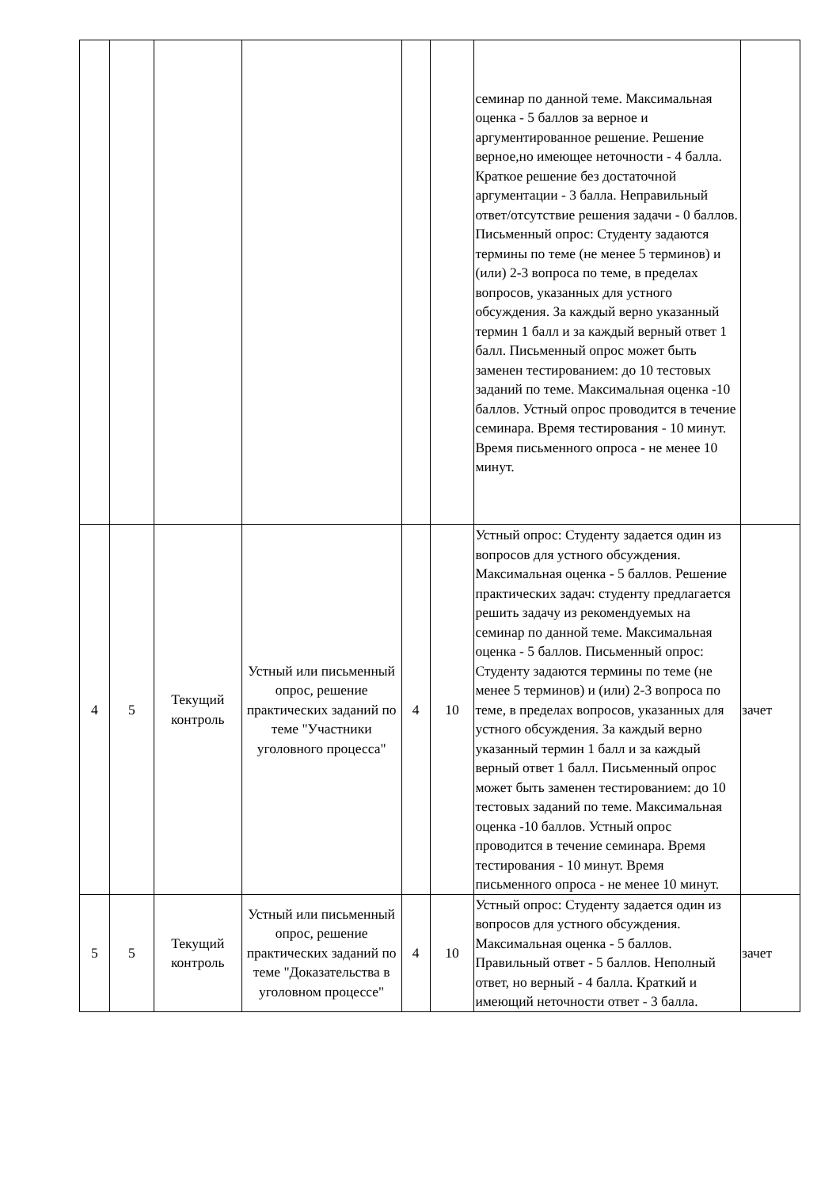| | | | | | | семинар по данной теме. Максимальная оценка - 5 баллов за верное и аргументированное решение. Решение верное,но имеющее неточности - 4 балла. Краткое решение без достаточной аргументации - 3 балла. Неправильный ответ/отсутствие решения задачи - 0 баллов. Письменный опрос: Студенту задаются термины по теме (не менее 5 терминов) и (или) 2-3 вопроса по теме, в пределах вопросов, указанных для устного обсуждения. За каждый верно указанный термин 1 балл и за каждый верный ответ 1 балл. Письменный опрос может быть заменен тестированием: до 10 тестовых заданий по теме. Максимальная оценка -10 баллов. Устный опрос проводится в течение семинара. Время тестирования - 10 минут. Время письменного опроса - не менее 10 минут. | |
| 4 | 5 | Текущий контроль | Устный или письменный опрос, решение практических заданий по теме "Участники уголовного процесса" | 4 | 10 | Устный опрос: Студенту задается один из вопросов для устного обсуждения. Максимальная оценка - 5 баллов. Решение практических задач: студенту предлагается решить задачу из рекомендуемых на семинар по данной теме. Максимальная оценка - 5 баллов. Письменный опрос: Студенту задаются термины по теме (не менее 5 терминов) и (или) 2-3 вопроса по теме, в пределах вопросов, указанных для устного обсуждения. За каждый верно указанный термин 1 балл и за каждый верный ответ 1 балл. Письменный опрос может быть заменен тестированием: до 10 тестовых заданий по теме. Максимальная оценка -10 баллов. Устный опрос проводится в течение семинара. Время тестирования - 10 минут. Время письменного опроса - не менее 10 минут. | зачет |
| 5 | 5 | Текущий контроль | Устный или письменный опрос, решение практических заданий по теме "Доказательства в уголовном процессе" | 4 | 10 | Устный опрос: Студенту задается один из вопросов для устного обсуждения. Максимальная оценка - 5 баллов. Правильный ответ - 5 баллов. Неполный ответ, но верный - 4 балла. Краткий и имеющий неточности ответ - 3 балла. | зачет |